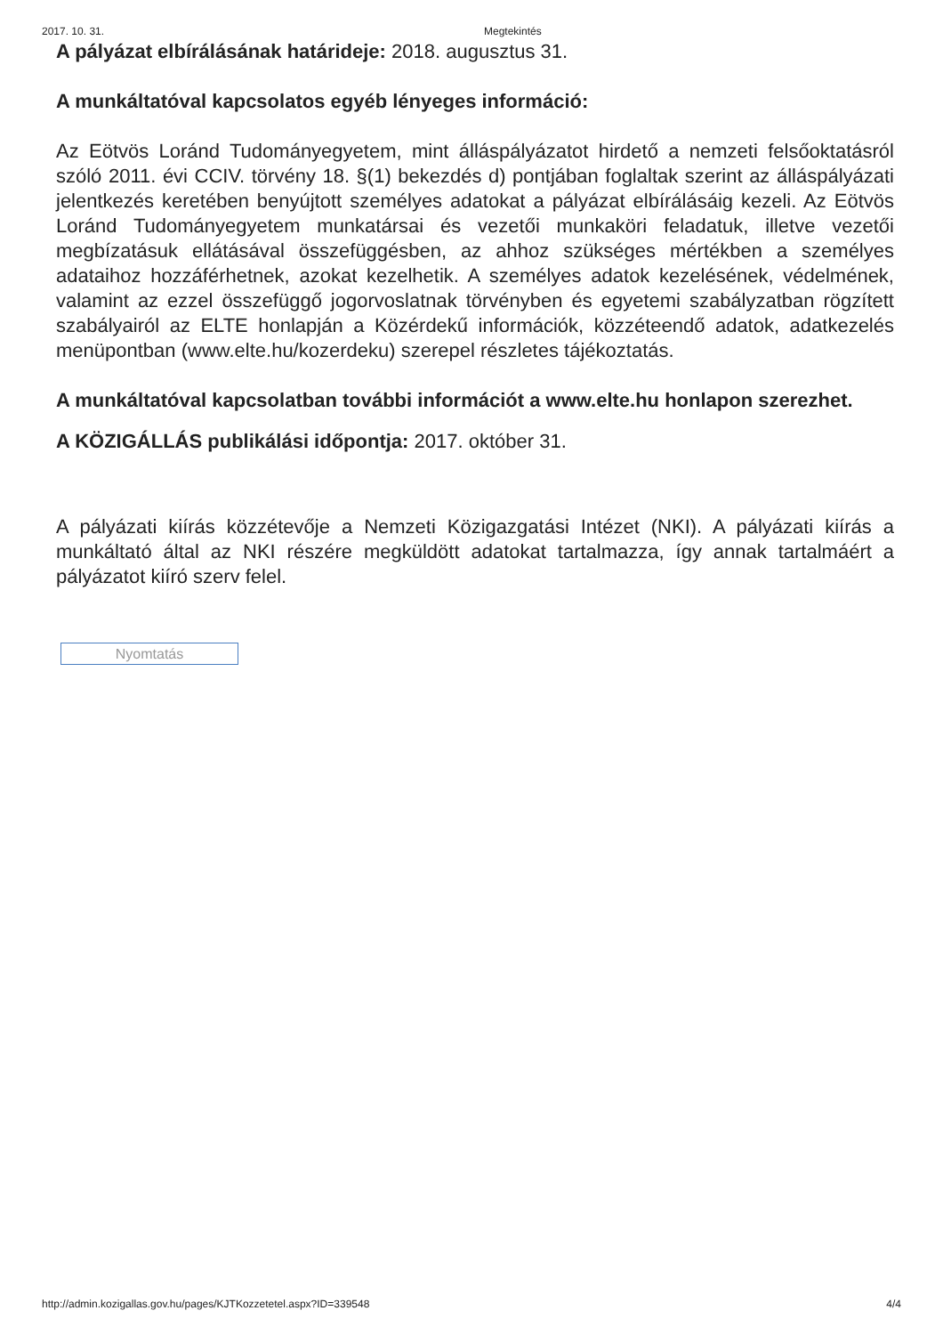2017. 10. 31. Megtekintés
A pályázat elbírálásának határideje: 2018. augusztus 31.
A munkáltatóval kapcsolatos egyéb lényeges információ:
Az Eötvös Loránd Tudományegyetem, mint álláspályázatot hirdető a nemzeti felsőoktatásról szóló 2011. évi CCIV. törvény 18. §(1) bekezdés d) pontjában foglaltak szerint az álláspályázati jelentkezés keretében benyújtott személyes adatokat a pályázat elbírálásáig kezeli. Az Eötvös Loránd Tudományegyetem munkatársai és vezetői munkaköri feladatuk, illetve vezetői megbízatásuk ellátásával összefüggésben, az ahhoz szükséges mértékben a személyes adataihoz hozzáférhetnek, azokat kezelhetik. A személyes adatok kezelésének, védelmének, valamint az ezzel összefüggő jogorvoslatnak törvényben és egyetemi szabályzatban rögzített szabályairól az ELTE honlapján a Közérdekű információk, közzéteendő adatok, adatkezelés menüpontban (www.elte.hu/kozerdeku) szerepel részletes tájékoztatás.
A munkáltatóval kapcsolatban további információt a www.elte.hu honlapon szerezhet.
A KÖZIGÁLLÁS publikálási időpontja: 2017. október 31.
A pályázati kiírás közzétevője a Nemzeti Közigazgatási Intézet (NKI). A pályázati kiírás a munkáltató által az NKI részére megküldött adatokat tartalmazza, így annak tartalmáért a pályázatot kiíró szerv felel.
Nyomtatás
http://admin.kozigallas.gov.hu/pages/KJTKozzetetel.aspx?ID=339548 4/4